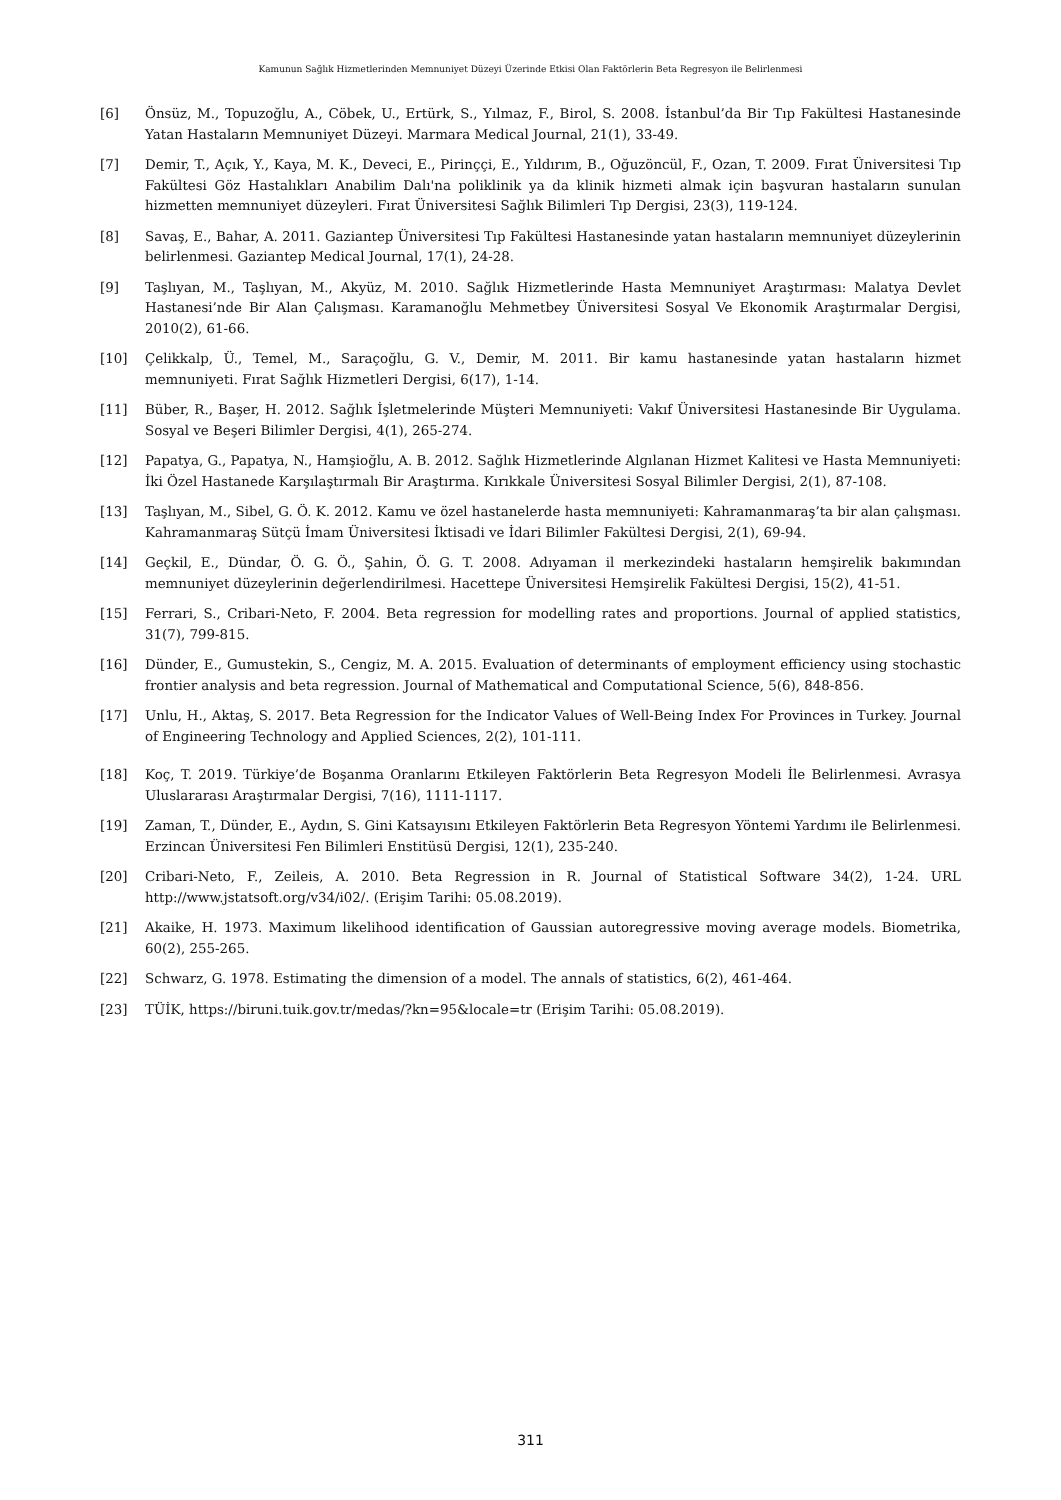Kamunun Sağlık Hizmetlerinden Memnuniyet Düzeyi Üzerinde Etkisi Olan Faktörlerin Beta Regresyon ile Belirlenmesi
[6] Önsüz, M., Topuzoğlu, A., Cöbek, U., Ertürk, S., Yılmaz, F., Birol, S. 2008. İstanbul’da Bir Tıp Fakültesi Hastanesinde Yatan Hastaların Memnuniyet Düzeyi. Marmara Medical Journal, 21(1), 33-49.
[7] Demir, T., Açık, Y., Kaya, M. K., Deveci, E., Pirinççi, E., Yıldırım, B., Oğuzöncül, F., Ozan, T. 2009. Fırat Üniversitesi Tıp Fakültesi Göz Hastalıkları Anabilim Dalı'na poliklinik ya da klinik hizmeti almak için başvuran hastaların sunulan hizmetten memnuniyet düzeyleri. Fırat Üniversitesi Sağlık Bilimleri Tıp Dergisi, 23(3), 119-124.
[8] Savaş, E., Bahar, A. 2011. Gaziantep Üniversitesi Tıp Fakültesi Hastanesinde yatan hastaların memnuniyet düzeylerinin belirlenmesi. Gaziantep Medical Journal, 17(1), 24-28.
[9] Taşlıyan, M., Taşlıyan, M., Akyüz, M. 2010. Sağlık Hizmetlerinde Hasta Memnuniyet Araştırması: Malatya Devlet Hastanesi’nde Bir Alan Çalışması. Karamanoğlu Mehmetbey Üniversitesi Sosyal Ve Ekonomik Araştırmalar Dergisi, 2010(2), 61-66.
[10] Çelikkalp, Ü., Temel, M., Saraçoğlu, G. V., Demir, M. 2011. Bir kamu hastanesinde yatan hastaların hizmet memnuniyeti. Fırat Sağlık Hizmetleri Dergisi, 6(17), 1-14.
[11] Büber, R., Başer, H. 2012. Sağlık İşletmelerinde Müşteri Memnuniyeti: Vakıf Üniversitesi Hastanesinde Bir Uygulama. Sosyal ve Beşeri Bilimler Dergisi, 4(1), 265-274.
[12] Papatya, G., Papatya, N., Hamşioğlu, A. B. 2012. Sağlık Hizmetlerinde Algılanan Hizmet Kalitesi ve Hasta Memnuniyeti: İki Özel Hastanede Karşılaştırmalı Bir Araştırma. Kırıkkale Üniversitesi Sosyal Bilimler Dergisi, 2(1), 87-108.
[13] Taşlıyan, M., Sibel, G. Ö. K. 2012. Kamu ve özel hastanelerde hasta memnuniyeti: Kahramanmaraş’ta bir alan çalışması. Kahramanmaraş Sütçü İmam Üniversitesi İktisadi ve İdari Bilimler Fakültesi Dergisi, 2(1), 69-94.
[14] Geçkil, E., Dündar, Ö. G. Ö., Şahin, Ö. G. T. 2008. Adıyaman il merkezindeki hastaların hemşirelik bakımından memnuniyet düzeylerinin değerlendirilmesi. Hacettepe Üniversitesi Hemşirelik Fakültesi Dergisi, 15(2), 41-51.
[15] Ferrari, S., Cribari-Neto, F. 2004. Beta regression for modelling rates and proportions. Journal of applied statistics, 31(7), 799-815.
[16] Dünder, E., Gumustekin, S., Cengiz, M. A. 2015. Evaluation of determinants of employment efficiency using stochastic frontier analysis and beta regression. Journal of Mathematical and Computational Science, 5(6), 848-856.
[17] Unlu, H., Aktaş, S. 2017. Beta Regression for the Indicator Values of Well-Being Index For Provinces in Turkey. Journal of Engineering Technology and Applied Sciences, 2(2), 101-111.
[18] Koç, T. 2019. Türkiye’de Boşanma Oranlarını Etkileyen Faktörlerin Beta Regresyon Modeli İle Belirlenmesi. Avrasya Uluslararası Araştırmalar Dergisi, 7(16), 1111-1117.
[19] Zaman, T., Dünder, E., Aydın, S. Gini Katsayısını Etkileyen Faktörlerin Beta Regresyon Yöntemi Yardımı ile Belirlenmesi. Erzincan Üniversitesi Fen Bilimleri Enstitüsü Dergisi, 12(1), 235-240.
[20] Cribari-Neto, F., Zeileis, A. 2010. Beta Regression in R. Journal of Statistical Software 34(2), 1-24. URL http://www.jstatsoft.org/v34/i02/. (Erişim Tarihi: 05.08.2019).
[21] Akaike, H. 1973. Maximum likelihood identification of Gaussian autoregressive moving average models. Biometrika, 60(2), 255-265.
[22] Schwarz, G. 1978. Estimating the dimension of a model. The annals of statistics, 6(2), 461-464.
[23] TÜİK, https://biruni.tuik.gov.tr/medas/?kn=95&locale=tr (Erişim Tarihi: 05.08.2019).
311